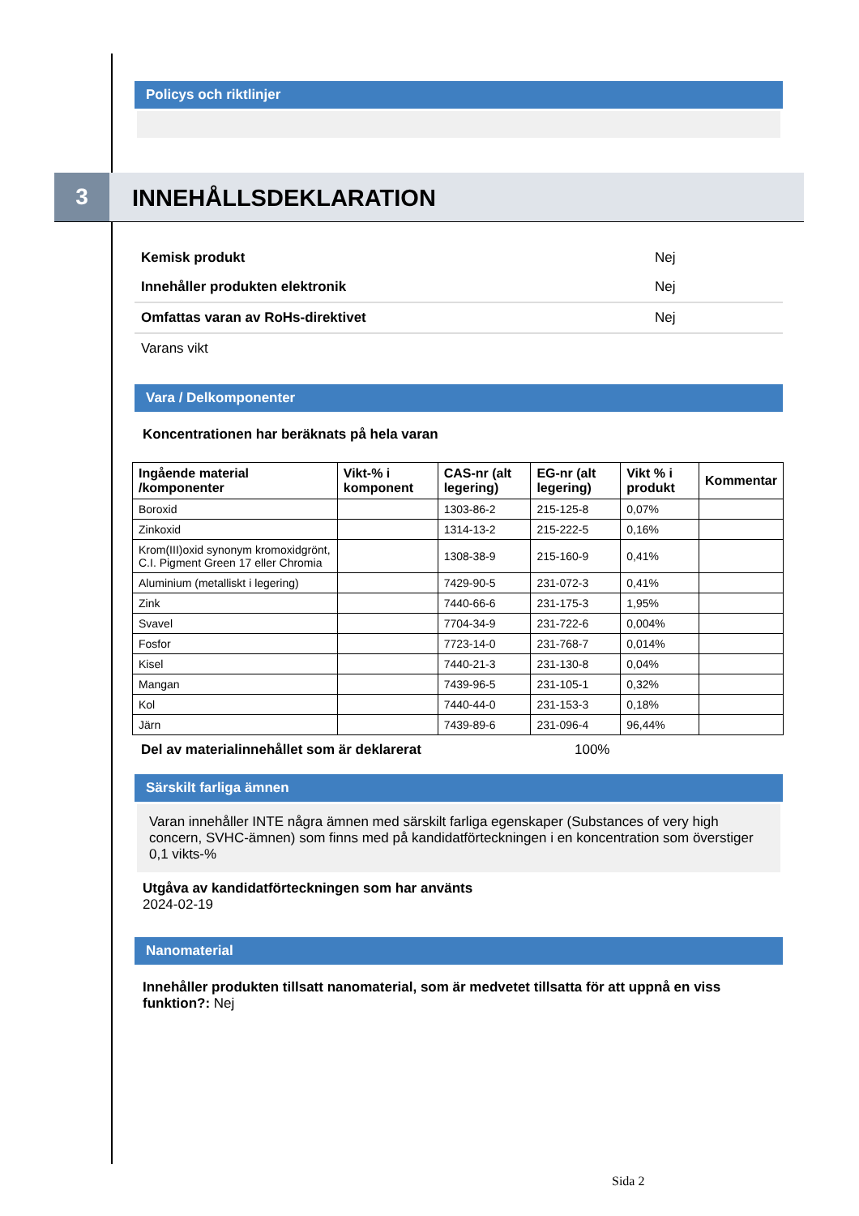Policys och riktlinjer
3 INNEHÅLLSDEKLARATION
Kemisk produkt Nej
Innehåller produkten elektronik Nej
Omfattas varan av RoHs-direktivet Nej
Varans vikt
Vara / Delkomponenter
Koncentrationen har beräknats på hela varan
| Ingående material /komponenter | Vikt-% i komponent | CAS-nr (alt legering) | EG-nr (alt legering) | Vikt % i produkt | Kommentar |
| --- | --- | --- | --- | --- | --- |
| Boroxid | | 1303-86-2 | 215-125-8 | 0,07% | |
| Zinkoxid | | 1314-13-2 | 215-222-5 | 0,16% | |
| Krom(III)oxid synonym kromoxidgrönt, C.I. Pigment Green 17 eller Chromia | | 1308-38-9 | 215-160-9 | 0,41% | |
| Aluminium (metalliskt i legering) | | 7429-90-5 | 231-072-3 | 0,41% | |
| Zink | | 7440-66-6 | 231-175-3 | 1,95% | |
| Svavel | | 7704-34-9 | 231-722-6 | 0,004% | |
| Fosfor | | 7723-14-0 | 231-768-7 | 0,014% | |
| Kisel | | 7440-21-3 | 231-130-8 | 0,04% | |
| Mangan | | 7439-96-5 | 231-105-1 | 0,32% | |
| Kol | | 7440-44-0 | 231-153-3 | 0,18% | |
| Järn | | 7439-89-6 | 231-096-4 | 96,44% | |
Del av materialinnehållet som är deklarerat 100%
Särskilt farliga ämnen
Varan innehåller INTE några ämnen med särskilt farliga egenskaper (Substances of very high concern, SVHC-ämnen) som finns med på kandidatförteckningen i en koncentration som överstiger 0,1 vikts-%
Utgåva av kandidatförteckningen som har använts
2024-02-19
Nanomaterial
Innehåller produkten tillsatt nanomaterial, som är medvetet tillsatta för att uppnå en viss funktion?: Nej
Sida 2